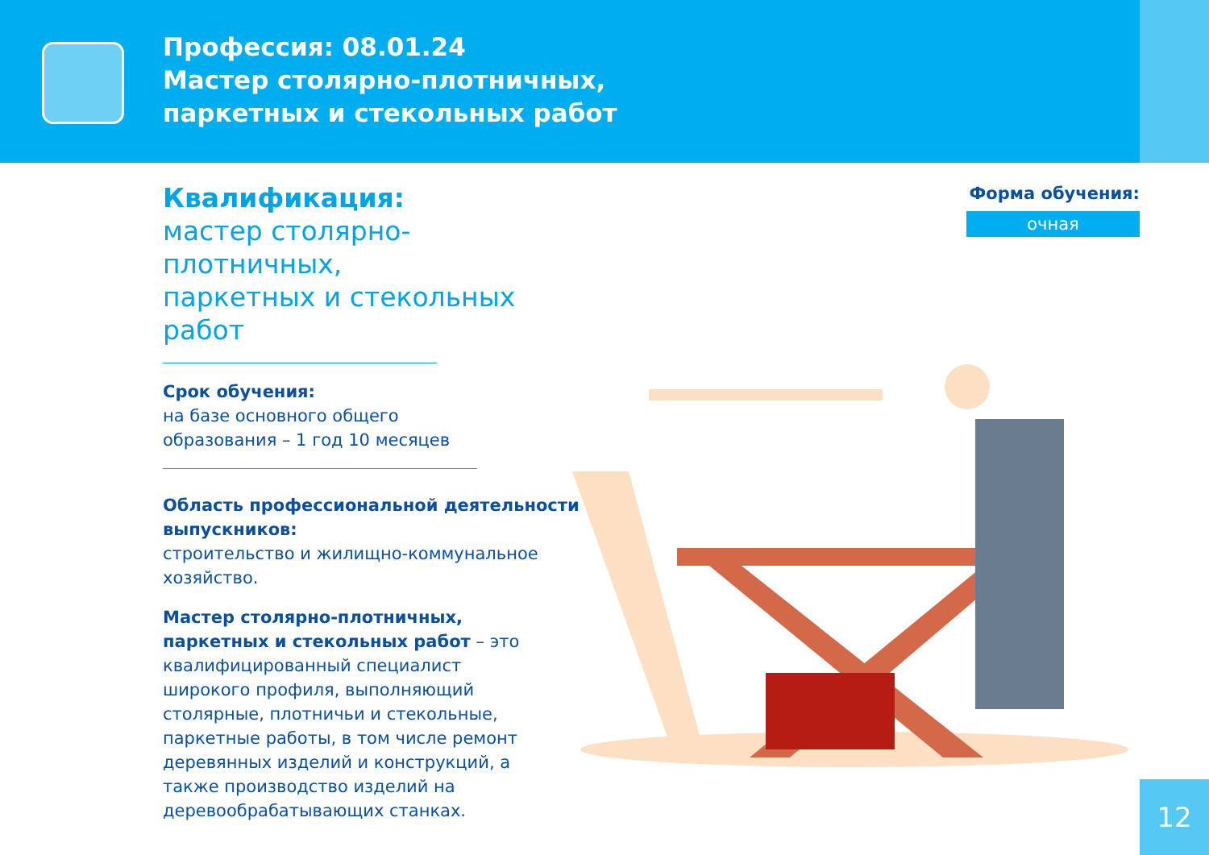Профессия: 08.01.24
Мастер столярно-плотничных,
паркетных и стекольных работ
Квалификация:
мастер столярно-плотничных,
паркетных и стекольных работ
Срок обучения:
на базе основного общего
образования – 1 год 10 месяцев
Область профессиональной деятельности выпускников:
строительство и жилищно-коммунальное хозяйство.
Мастер столярно-плотничных, паркетных и стекольных работ – это квалифицированный специалист широкого профиля, выполняющий столярные, плотничьи и стекольные, паркетные работы, в том числе ремонт деревянных изделий и конструкций, а также производство изделий на деревообрабатывающих станках.
Форма обучения:
очная
12